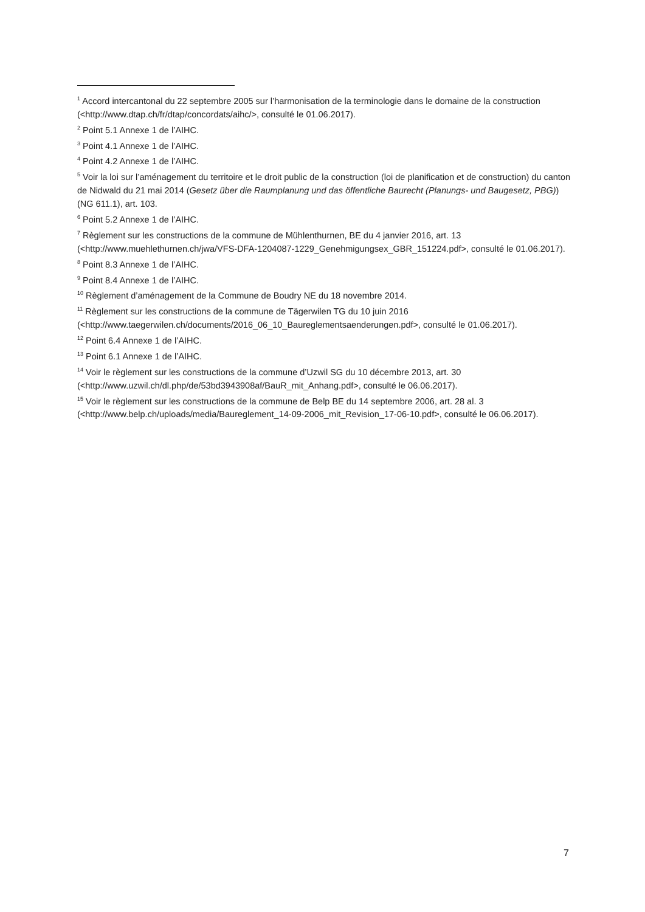<sup>1</sup> Accord intercantonal du 22 septembre 2005 sur l’harmonisation de la terminologie dans le domaine de la construction (<http://www.dtap.ch/fr/dtap/concordats/aihc/>, consulté le 01.06.2017).
<sup>2</sup> Point 5.1 Annexe 1 de l’AIHC.
<sup>3</sup> Point 4.1 Annexe 1 de l’AIHC.
<sup>4</sup> Point 4.2 Annexe 1 de l’AIHC.
<sup>5</sup> Voir la loi sur l’aménagement du territoire et le droit public de la construction (loi de planification et de construction) du canton de Nidwald du 21 mai 2014 (Gesetz über die Raumplanung und das öffentliche Baurecht (Planungs- und Baugesetz, PBG)) (NG 611.1), art. 103.
<sup>6</sup> Point 5.2 Annexe 1 de l’AIHC.
<sup>7</sup> Règlement sur les constructions de la commune de Mühlenthurnen, BE du 4 janvier 2016, art. 13 (<http://www.muehlethurnen.ch/jwa/VFS-DFA-1204087-1229_Genehmigungsex_GBR_151224.pdf>, consulté le 01.06.2017).
<sup>8</sup> Point 8.3 Annexe 1 de l’AIHC.
<sup>9</sup> Point 8.4 Annexe 1 de l’AIHC.
<sup>10</sup> Règlement d’aménagement de la Commune de Boudry NE du 18 novembre 2014.
<sup>11</sup> Règlement sur les constructions de la commune de Tägerwilen TG du 10 juin 2016 (<http://www.taegerwilen.ch/documents/2016_06_10_Baureglementsaenderungen.pdf>, consulté le 01.06.2017).
<sup>12</sup> Point 6.4 Annexe 1 de l’AIHC.
<sup>13</sup> Point 6.1 Annexe 1 de l’AIHC.
<sup>14</sup> Voir le règlement sur les constructions de la commune d’Uzwil SG du 10 décembre 2013, art. 30 (<http://www.uzwil.ch/dl.php/de/53bd3943908af/BauR_mit_Anhang.pdf>, consulté le 06.06.2017).
<sup>15</sup> Voir le règlement sur les constructions de la commune de Belp BE du 14 septembre 2006, art. 28 al. 3 (<http://www.belp.ch/uploads/media/Baureglement_14-09-2006_mit_Revision_17-06-10.pdf>, consulté le 06.06.2017).
7